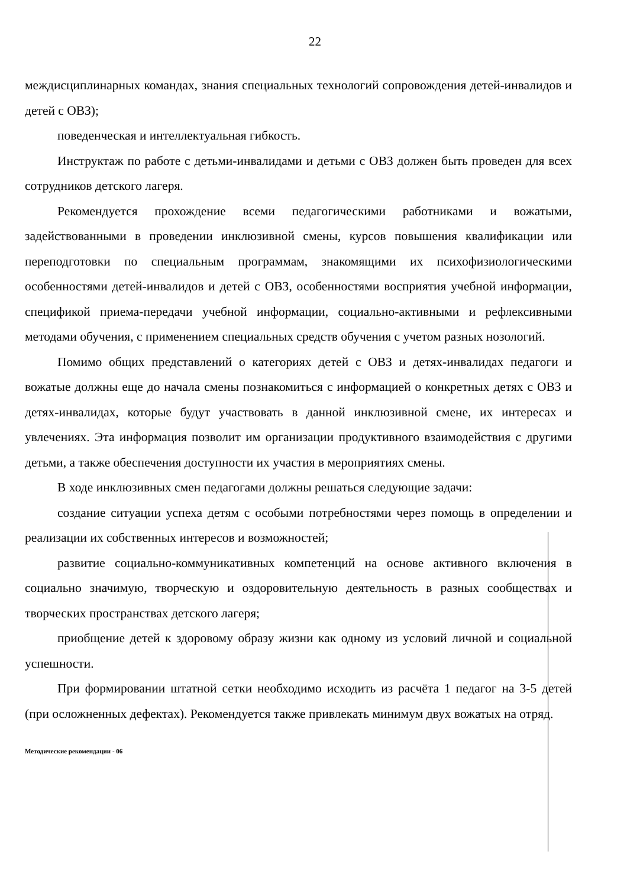22
междисциплинарных командах, знания специальных технологий сопровождения детей-инвалидов и детей с ОВЗ);
поведенческая и интеллектуальная гибкость.
Инструктаж по работе с детьми-инвалидами и детьми с ОВЗ должен быть проведен для всех сотрудников детского лагеря.
Рекомендуется прохождение всеми педагогическими работниками и вожатыми, задействованными в проведении инклюзивной смены, курсов повышения квалификации или переподготовки по специальным программам, знакомящими их психофизиологическими особенностями детей-инвалидов и детей с ОВЗ, особенностями восприятия учебной информации, спецификой приема-передачи учебной информации, социально-активными и рефлексивными методами обучения, с применением специальных средств обучения с учетом разных нозологий.
Помимо общих представлений о категориях детей с ОВЗ и детях-инвалидах педагоги и вожатые должны еще до начала смены познакомиться с информацией о конкретных детях с ОВЗ и детях-инвалидах, которые будут участвовать в данной инклюзивной смене, их интересах и увлечениях. Эта информация позволит им организации продуктивного взаимодействия с другими детьми, а также обеспечения доступности их участия в мероприятиях смены.
В ходе инклюзивных смен педагогами должны решаться следующие задачи:
создание ситуации успеха детям с особыми потребностями через помощь в определении и реализации их собственных интересов и возможностей;
развитие социально-коммуникативных компетенций на основе активного включения в социально значимую, творческую и оздоровительную деятельность в разных сообществах и творческих пространствах детского лагеря;
приобщение детей к здоровому образу жизни как одному из условий личной и социальной успешности.
При формировании штатной сетки необходимо исходить из расчёта 1 педагог на 3-5 детей (при осложненных дефектах). Рекомендуется также привлекать минимум двух вожатых на отряд.
Методические рекомендации - 06